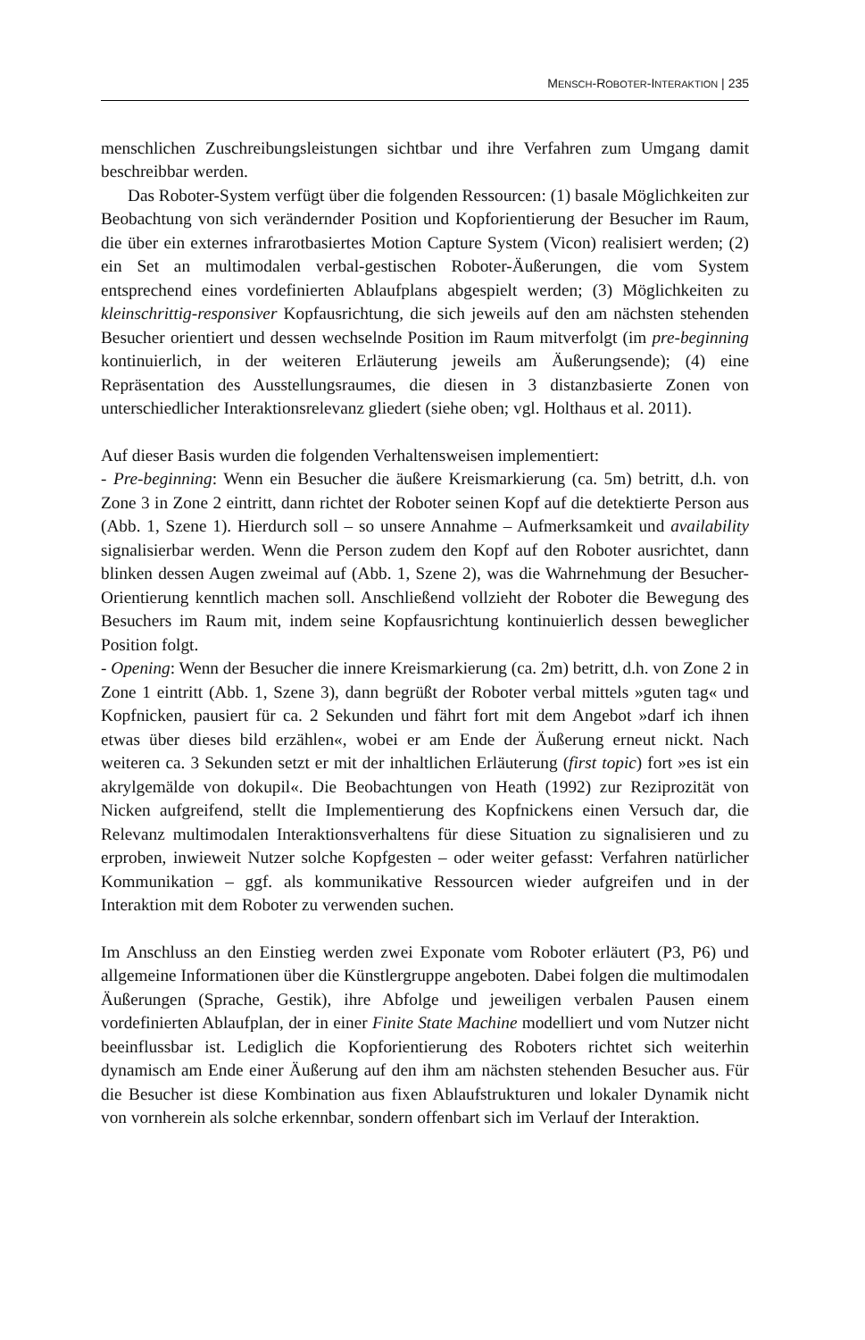MENSCH-ROBOTER-INTERAKTION | 235
menschlichen Zuschreibungsleistungen sichtbar und ihre Verfahren zum Umgang damit beschreibbar werden.
Das Roboter-System verfügt über die folgenden Ressourcen: (1) basale Möglichkeiten zur Beobachtung von sich verändernder Position und Kopforientierung der Besucher im Raum, die über ein externes infrarotbasiertes Motion Capture System (Vicon) realisiert werden; (2) ein Set an multimodalen verbal-gestischen Roboter-Äußerungen, die vom System entsprechend eines vordefinierten Ablaufplans abgespielt werden; (3) Möglichkeiten zu kleinschrittig-responsiver Kopfausrichtung, die sich jeweils auf den am nächsten stehenden Besucher orientiert und dessen wechselnde Position im Raum mitverfolgt (im pre-beginning kontinuierlich, in der weiteren Erläuterung jeweils am Äußerungsende); (4) eine Repräsentation des Ausstellungsraumes, die diesen in 3 distanzbasierte Zonen von unterschiedlicher Interaktionsrelevanz gliedert (siehe oben; vgl. Holthaus et al. 2011).
Auf dieser Basis wurden die folgenden Verhaltensweisen implementiert:
- Pre-beginning: Wenn ein Besucher die äußere Kreismarkierung (ca. 5m) betritt, d.h. von Zone 3 in Zone 2 eintritt, dann richtet der Roboter seinen Kopf auf die detektierte Person aus (Abb. 1, Szene 1). Hierdurch soll – so unsere Annahme – Aufmerksamkeit und availability signalisierbar werden. Wenn die Person zudem den Kopf auf den Roboter ausrichtet, dann blinken dessen Augen zweimal auf (Abb. 1, Szene 2), was die Wahrnehmung der Besucher-Orientierung kenntlich machen soll. Anschließend vollzieht der Roboter die Bewegung des Besuchers im Raum mit, indem seine Kopfausrichtung kontinuierlich dessen beweglicher Position folgt.
- Opening: Wenn der Besucher die innere Kreismarkierung (ca. 2m) betritt, d.h. von Zone 2 in Zone 1 eintritt (Abb. 1, Szene 3), dann begrüßt der Roboter verbal mittels »guten tag« und Kopfnicken, pausiert für ca. 2 Sekunden und fährt fort mit dem Angebot »darf ich ihnen etwas über dieses bild erzählen«, wobei er am Ende der Äußerung erneut nickt. Nach weiteren ca. 3 Sekunden setzt er mit der inhaltlichen Erläuterung (first topic) fort »es ist ein akrylgemälde von dokupil«. Die Beobachtungen von Heath (1992) zur Reziprozität von Nicken aufgreifend, stellt die Implementierung des Kopfnickens einen Versuch dar, die Relevanz multimodalen Interaktionsverhaltens für diese Situation zu signalisieren und zu erproben, inwieweit Nutzer solche Kopfgesten – oder weiter gefasst: Verfahren natürlicher Kommunikation – ggf. als kommunikative Ressourcen wieder aufgreifen und in der Interaktion mit dem Roboter zu verwenden suchen.
Im Anschluss an den Einstieg werden zwei Exponate vom Roboter erläutert (P3, P6) und allgemeine Informationen über die Künstlergruppe angeboten. Dabei folgen die multimodalen Äußerungen (Sprache, Gestik), ihre Abfolge und jeweiligen verbalen Pausen einem vordefinierten Ablaufplan, der in einer Finite State Machine modelliert und vom Nutzer nicht beeinflussbar ist. Lediglich die Kopforientierung des Roboters richtet sich weiterhin dynamisch am Ende einer Äußerung auf den ihm am nächsten stehenden Besucher aus. Für die Besucher ist diese Kombination aus fixen Ablaufstrukturen und lokaler Dynamik nicht von vornherein als solche erkennbar, sondern offenbart sich im Verlauf der Interaktion.